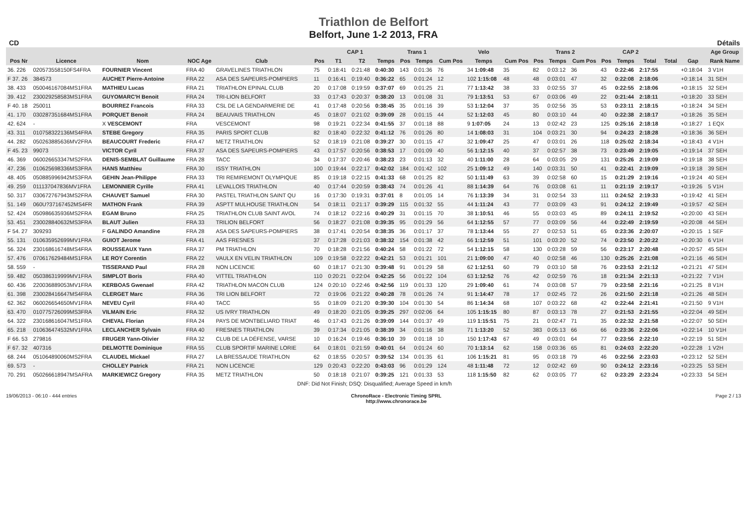Triathlon de Belfort
Belfort, June 1-2 2013, FRA
CD Détails
| | | | | | | CAP 1 | | | | Trans 1 | | Velo | | | Trans 2 | | | CAP 2 | | | | | Age Group |
| --- | --- | --- | --- | --- | --- | --- | --- | --- | --- | --- | --- | --- | --- | --- | --- | --- | --- | --- | --- | --- | --- | --- | --- |
| Pos Nr | Licence | Nom | NOC Age | Club | | Pos | T1 | T2 | Temps | Pos | Temps | Cum Pos | Temps | Cum Pos | Pos | Temps | Cum Pos | Pos | Temps | Total | Total | Gap | Rank Name |
| 36. 226 | 020573558150FS4FRA | FOURNIER Vincent | FRA 40 | GRAVELINES TRIATHLON | | 75 | 0:18:41 | 0:21:48 | 0:40:30 | 143 | 0:01:36 | 76 | 34 1:09:48 | 35 | 82 | 0:03:12 | 36 | 43 | 0:22:46 | 2:17:55 | | +0:18:04 | 3 V1H |
| F 37. 26 | 384573 | AUCHET Pierre-Antoine | FRA 22 | ASA DES SAPEURS-POMPIERS | | 11 | 0:16:41 | 0:19:40 | 0:36:22 | 65 | 0:01:24 | 12 | 102 1:15:08 | 48 | 48 | 0:03:01 | 47 | 32 | 0:22:08 | 2:18:06 | | +0:18:14 | 31 SEH |
| 38. 433 | 050046167084MS1FRA | MATHIEU Lucas | FRA 21 | TRIATHLON EPINAL CLUB | | 20 | 0:17:08 | 0:19:59 | 0:37:07 | 69 | 0:01:25 | 21 | 77 1:13:42 | 38 | 33 | 0:02:55 | 37 | 45 | 0:22:55 | 2:18:06 | | +0:18:15 | 32 SEH |
| 39. 412 | 230029258583MS1FRA | GUYOMARC'H Benoit | FRA 24 | TRI-LION BELFORT | | 33 | 0:17:43 | 0:20:37 | 0:38:20 | 13 | 0:01:08 | 31 | 79 1:13:51 | 53 | 67 | 0:03:06 | 49 | 22 | 0:21:44 | 2:18:11 | | +0:18:20 | 33 SEH |
| F 40. 18 | 250011 | BOURREZ Francois | FRA 33 | CSL DE LA GENDARMERIE DE | | 41 | 0:17:48 | 0:20:56 | 0:38:45 | 35 | 0:01:16 | 39 | 53 1:12:04 | 37 | 35 | 0:02:56 | 35 | 53 | 0:23:11 | 2:18:15 | | +0:18:24 | 34 SEH |
| 41. 170 | 030287351684MS1FRA | PORQUET Benoit | FRA 24 | BEAUVAIS TRIATHLON | | 45 | 0:18:07 | 0:21:02 | 0:39:09 | 28 | 0:01:15 | 44 | 52 1:12:03 | 45 | 80 | 0:03:10 | 44 | 40 | 0:22:38 | 2:18:17 | | +0:18:26 | 35 SEH |
| 42. 624 | - | X VESCEMONT | FRA | VESCEMONT | | 98 | 0:19:21 | 0:22:34 | 0:41:55 | 37 | 0:01:18 | 88 | 9 1:07:05 | 24 | 13 | 0:02:42 | 23 | 125 | 0:25:16 | 2:18:18 | | +0:18:27 | 1 EQX |
| 43. 311 | 010758322136MS4FRA | STEBE Gregory | FRA 35 | PARIS SPORT CLUB | | 82 | 0:18:40 | 0:22:32 | 0:41:12 | 76 | 0:01:26 | 80 | 14 1:08:03 | 31 | 104 | 0:03:21 | 30 | 94 | 0:24:23 | 2:18:28 | | +0:18:36 | 36 SEH |
| 44. 282 | 050263885636MV2FRA | BEAUCOURT Frederic | FRA 47 | METZ TRIATHLON | | 52 | 0:18:19 | 0:21:08 | 0:39:27 | 30 | 0:01:15 | 47 | 32 1:09:47 | 25 | 47 | 0:03:01 | 26 | 118 | 0:25:02 | 2:18:34 | | +0:18:43 | 4 V1H |
| F 45. 23 | 99073 | VICTOR Cyril | FRA 37 | ASA DES SAPEURS-POMPIERS | | 43 | 0:17:57 | 0:20:56 | 0:38:53 | 17 | 0:01:09 | 40 | 56 1:12:15 | 40 | 37 | 0:02:57 | 38 | 73 | 0:23:49 | 2:19:05 | | +0:19:14 | 37 SEH |
| 46. 369 | 060026653347MS2FRA | DENIS-SEMBLAT Guillaume | FRA 28 | TACC | | 34 | 0:17:37 | 0:20:46 | 0:38:23 | 23 | 0:01:13 | 32 | 40 1:11:00 | 28 | 64 | 0:03:05 | 29 | 131 | 0:25:26 | 2:19:09 | | +0:19:18 | 38 SEH |
| 47. 236 | 010625698336MS3FRA | HANS Matthieu | FRA 30 | ISSY TRIATHLON | | 100 | 0:19:44 | 0:22:17 | 0:42:02 | 184 | 0:01:42 | 102 | 25 1:09:12 | 49 | 140 | 0:03:31 | 50 | 41 | 0:22:41 | 2:19:09 | | +0:19:18 | 39 SEH |
| 48. 405 | 050885996942MS3FRA | GEHIN Jean-Philippe | FRA 33 | TRI REMIREMONT OLYMPIQUE | | 85 | 0:19:18 | 0:22:15 | 0:41:33 | 68 | 0:01:25 | 82 | 50 1:11:49 | 63 | 39 | 0:02:58 | 60 | 15 | 0:21:29 | 2:19:16 | | +0:19:24 | 40 SEH |
| 49. 259 | 011137047836MV1FRA | LEMONNIER Cyrille | FRA 41 | LEVALLOIS TRIATHLON | | 40 | 0:17:44 | 0:20:59 | 0:38:43 | 74 | 0:01:26 | 41 | 88 1:14:39 | 64 | 76 | 0:03:08 | 61 | 11 | 0:21:19 | 2:19:17 | | +0:19:26 | 5 V1H |
| 50. 317 | 030672767943MS2FRA | CHAUVET Samuel | FRA 30 | PASTEL TRIATHLON SAINT QU | | 16 | 0:17:30 | 0:19:31 | 0:37:01 | 8 | 0:01:05 | 14 | 76 1:13:39 | 34 | 31 | 0:02:54 | 33 | 111 | 0:24:52 | 2:19:33 | | +0:19:42 | 41 SEH |
| 51. 149 | 060U?37167452MS4FR | MATHON Frank | FRA 39 | ASPTT MULHOUSE TRIATHLON | | 54 | 0:18:11 | 0:21:17 | 0:39:29 | 115 | 0:01:32 | 55 | 44 1:11:24 | 43 | 77 | 0:03:09 | 43 | 91 | 0:24:12 | 2:19:49 | | +0:19:57 | 42 SEH |
| 52. 424 | 050986635936MS2FRA | EGAM Bruno | FRA 25 | TRIATHLON CLUB SAINT AVOL | | 74 | 0:18:12 | 0:22:16 | 0:40:29 | 31 | 0:01:15 | 70 | 38 1:10:51 | 46 | 55 | 0:03:03 | 45 | 89 | 0:24:11 | 2:19:52 | | +0:20:00 | 43 SEH |
| 53. 451 | 230028840632MS3FRA | BLAUT Julien | FRA 33 | TRILION BELFORT | | 56 | 0:18:27 | 0:21:08 | 0:39:35 | 95 | 0:01:29 | 56 | 64 1:12:55 | 57 | 77 | 0:03:09 | 56 | 44 | 0:22:49 | 2:19:59 | | +0:20:08 | 44 SEH |
| F 54. 27 | 309293 | F GALINDO Amandine | FRA 28 | ASA DES SAPEURS-POMPIERS | | 38 | 0:17:41 | 0:20:54 | 0:38:35 | 36 | 0:01:17 | 37 | 78 1:13:44 | 55 | 27 | 0:02:53 | 51 | 65 | 0:23:36 | 2:20:07 | | +0:20:15 | 1 SEF |
| 55. 131 | 010635952699MV1FRA | GUIOT Jerome | FRA 41 | AAS FRESNES | | 37 | 0:17:28 | 0:21:03 | 0:38:32 | 154 | 0:01:38 | 42 | 66 1:12:59 | 51 | 101 | 0:03:20 | 52 | 74 | 0:23:50 | 2:20:22 | | +0:20:30 | 6 V1H |
| 56. 324 | 230168616748MS4FRA | ROUSSEAUX Yann | FRA 37 | PM TRIATHLON | | 70 | 0:18:28 | 0:21:56 | 0:40:24 | 58 | 0:01:22 | 72 | 54 1:12:15 | 58 | 130 | 0:03:28 | 59 | 56 | 0:23:17 | 2:20:48 | | +0:20:57 | 45 SEH |
| 57. 476 | 070617629484MS1FRA | LE ROY Corentin | FRA 22 | VAULX EN VELIN TRIATHLON | | 109 | 0:19:58 | 0:22:22 | 0:42:21 | 53 | 0:01:21 | 101 | 21 1:09:00 | 47 | 40 | 0:02:58 | 46 | 130 | 0:25:26 | 2:21:08 | | +0:21:16 | 46 SEH |
| 58. 559 | - | TISSERAND Paul | FRA 28 | NON LICENCIE | | 60 | 0:18:17 | 0:21:30 | 0:39:48 | 91 | 0:01:29 | 58 | 62 1:12:51 | 60 | 79 | 0:03:10 | 58 | 76 | 0:23:53 | 2:21:12 | | +0:21:21 | 47 SEH |
| 59. 482 | 050386319999MV1FRA | SIMPLOT Boris | FRA 40 | VITTEL TRIATHLON | | 110 | 0:20:21 | 0:22:04 | 0:42:25 | 56 | 0:01:22 | 104 | 63 1:12:52 | 76 | 42 | 0:02:59 | 76 | 18 | 0:21:34 | 2:21:13 | | +0:21:22 | 7 V1H |
| 60. 436 | 220036889053MV1FRA | KERBOAS Gwenael | FRA 42 | TRIATHLON MACON CLUB | | 124 | 0:20:10 | 0:22:46 | 0:42:56 | 119 | 0:01:33 | 120 | 29 1:09:40 | 61 | 74 | 0:03:08 | 57 | 79 | 0:23:58 | 2:21:16 | | +0:21:25 | 8 V1H |
| 61. 398 | 230028416647MS4FRA | CLERGET Marc | FRA 36 | TRI LION BELFORT | | 72 | 0:19:06 | 0:21:22 | 0:40:28 | 78 | 0:01:26 | 74 | 91 1:14:47 | 78 | 17 | 0:02:45 | 72 | 26 | 0:21:50 | 2:21:18 | | +0:21:26 | 48 SEH |
| 62. 362 | 060026654650MV1FRA | NEVEU Cyril | FRA 40 | TACC | | 55 | 0:18:09 | 0:21:20 | 0:39:30 | 104 | 0:01:30 | 54 | 86 1:14:34 | 68 | 107 | 0:03:22 | 68 | 42 | 0:22:44 | 2:21:41 | | +0:21:50 | 9 V1H |
| 63. 470 | 010775726099MS3FRA | VILMAIN Eric | FRA 32 | US IVRY TRIATHLON | | 49 | 0:18:20 | 0:21:05 | 0:39:25 | 297 | 0:02:06 | 64 | 105 1:15:15 | 80 | 87 | 0:03:13 | 78 | 27 | 0:21:53 | 2:21:55 | | +0:22:04 | 49 SEH |
| 64. 322 | 230168616047MS1FRA | CHEVAL Florian | FRA 24 | PAYS DE MONTBELIARD TRIAT | | 46 | 0:17:43 | 0:21:26 | 0:39:09 | 144 | 0:01:37 | 49 | 119 1:15:51 | 75 | 21 | 0:02:47 | 71 | 35 | 0:22:32 | 2:21:58 | | +0:22:07 | 50 SEH |
| 65. 218 | 010636474532MV1FRA | LECLANCHER Sylvain | FRA 40 | FRESNES TRIATHLON | | 39 | 0:17:34 | 0:21:05 | 0:38:39 | 34 | 0:01:16 | 38 | 71 1:13:20 | 52 | 383 | 0:05:13 | 66 | 66 | 0:23:36 | 2:22:06 | | +0:22:14 | 10 V1H |
| F 66. 53 | 279816 | FRUGER Yann-Olivier | FRA 32 | CLUB DE LA DÉFENSE, VARSE | | 10 | 0:16:24 | 0:19:46 | 0:36:10 | 39 | 0:01:18 | 10 | 150 1:17:43 | 67 | 49 | 0:03:01 | 64 | 77 | 0:23:56 | 2:22:10 | | +0:22:19 | 51 SEH |
| F 67. 32 | 407316 | DELMOTTE Dominique | FRA 55 | CLUB SPORTIF MARINE LORIE | | 64 | 0:18:01 | 0:21:59 | 0:40:01 | 64 | 0:01:24 | 60 | 70 1:13:14 | 62 | 158 | 0:03:36 | 65 | 81 | 0:24:03 | 2:22:20 | | +0:22:28 | 1 V2H |
| 68. 244 | 051064890060MS2FRA | CLAUDEL Mickael | FRA 27 | LA BRESSAUDE TRIATHLON | | 62 | 0:18:55 | 0:20:57 | 0:39:52 | 134 | 0:01:35 | 61 | 106 1:15:21 | 81 | 95 | 0:03:18 | 79 | 46 | 0:22:56 | 2:23:03 | | +0:23:12 | 52 SEH |
| 69. 573 | - | CHOLLEY Patrick | FRA 21 | NON LICENCIE | | 129 | 0:20:43 | 0:22:20 | 0:43:03 | 96 | 0:01:29 | 124 | 48 1:11:48 | 72 | 12 | 0:02:42 | 69 | 90 | 0:24:12 | 2:23:16 | | +0:23:25 | 53 SEH |
| 70. 291 | 050266618947MSAFRA | MARKIEWICZ Gregory | FRA 35 | METZ TRIATHLON | | 50 | 0:18:18 | 0:21:07 | 0:39:25 | 121 | 0:01:33 | 53 | 118 1:15:50 | 82 | 62 | 0:03:05 | 77 | 62 | 0:23:29 | 2:23:24 | | +0:23:33 | 54 SEH |
| DNF: Did Not Finish; DSQ: Disqualified; Average Speed in km/h | | | | | | | | | | | | | | | | | | | | | | | |
19/06/2013 - 06:10 - 444 entries ChronoRace - Electronic Timing SPRL
http://www.chronorace.be Page 2 / 13